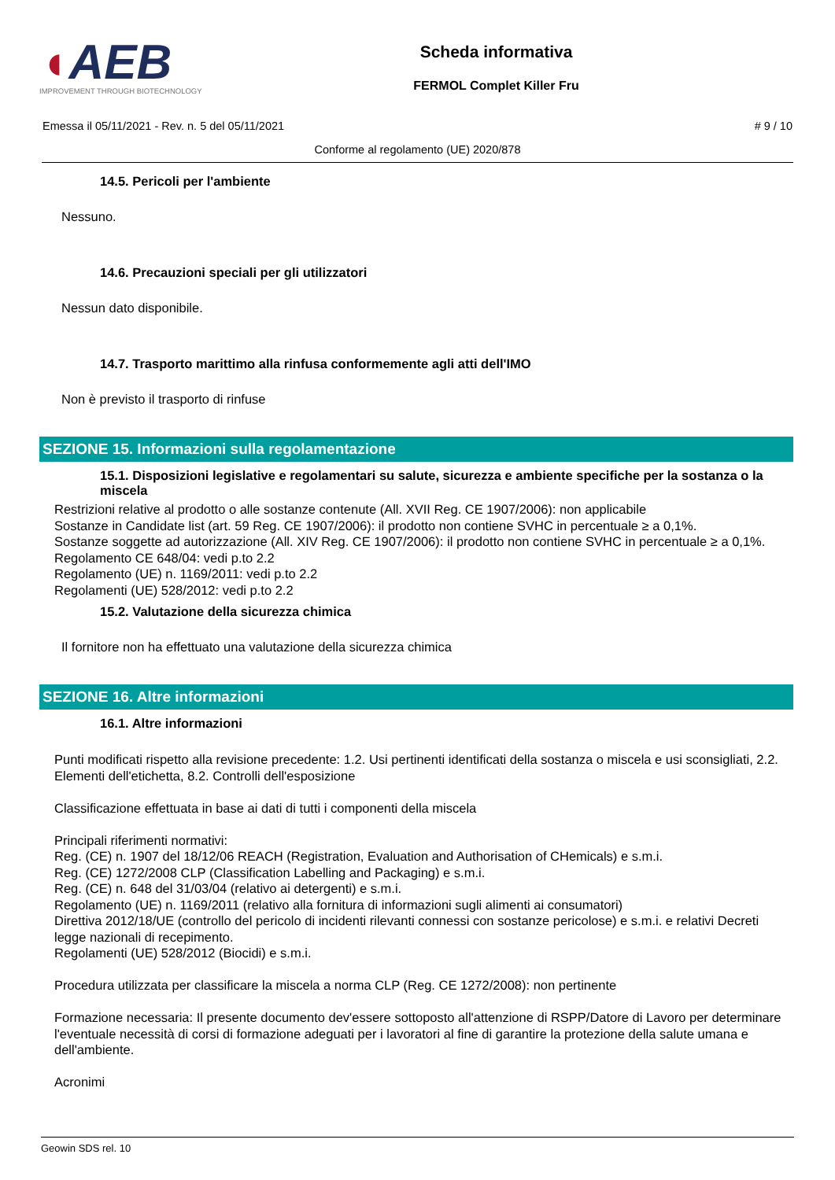◖AEB
IMPROVEMENT THROUGH BIOTECHNOLOGY
Scheda informativa
FERMOL Complet Killer Fru
Emessa il 05/11/2021 - Rev. n. 5 del 05/11/2021 # 9 / 10
Conforme al regolamento (UE) 2020/878
14.5. Pericoli per l'ambiente
Nessuno.
14.6. Precauzioni speciali per gli utilizzatori
Nessun dato disponibile.
14.7. Trasporto marittimo alla rinfusa conformemente agli atti dell'IMO
Non è previsto il trasporto di rinfuse
SEZIONE 15. Informazioni sulla regolamentazione
15.1. Disposizioni legislative e regolamentari su salute, sicurezza e ambiente specifiche per la sostanza o la miscela
Restrizioni relative al prodotto o alle sostanze contenute (All. XVII Reg. CE 1907/2006): non applicabile
Sostanze in Candidate list (art. 59 Reg. CE 1907/2006): il prodotto non contiene SVHC in percentuale ≥ a 0,1%.
Sostanze soggette ad autorizzazione (All. XIV Reg. CE 1907/2006): il prodotto non contiene SVHC in percentuale ≥ a 0,1%.
Regolamento CE 648/04: vedi p.to 2.2
Regolamento (UE) n. 1169/2011: vedi p.to 2.2
Regolamenti (UE) 528/2012: vedi p.to 2.2
15.2. Valutazione della sicurezza chimica
Il fornitore non ha effettuato una valutazione della sicurezza chimica
SEZIONE 16. Altre informazioni
16.1. Altre informazioni
Punti modificati rispetto alla revisione precedente: 1.2. Usi pertinenti identificati della sostanza o miscela e usi sconsigliati, 2.2. Elementi dell'etichetta, 8.2. Controlli dell'esposizione
Classificazione effettuata in base ai dati di tutti i componenti della miscela
Principali riferimenti normativi:
Reg. (CE) n. 1907 del 18/12/06 REACH (Registration, Evaluation and Authorisation of CHemicals) e s.m.i.
Reg. (CE) 1272/2008 CLP (Classification Labelling and Packaging) e s.m.i.
Reg. (CE) n. 648 del 31/03/04 (relativo ai detergenti) e s.m.i.
Regolamento (UE) n. 1169/2011 (relativo alla fornitura di informazioni sugli alimenti ai consumatori)
Direttiva 2012/18/UE (controllo del pericolo di incidenti rilevanti connessi con sostanze pericolose) e s.m.i. e relativi Decreti legge nazionali di recepimento.
Regolamenti (UE) 528/2012 (Biocidi) e s.m.i.
Procedura utilizzata per classificare la miscela a norma CLP (Reg. CE 1272/2008): non pertinente
Formazione necessaria: Il presente documento dev'essere sottoposto all'attenzione di RSPP/Datore di Lavoro per determinare l'eventuale necessità di corsi di formazione adeguati per i lavoratori al fine di garantire la protezione della salute umana e dell'ambiente.
Acronimi
Geowin SDS rel. 10